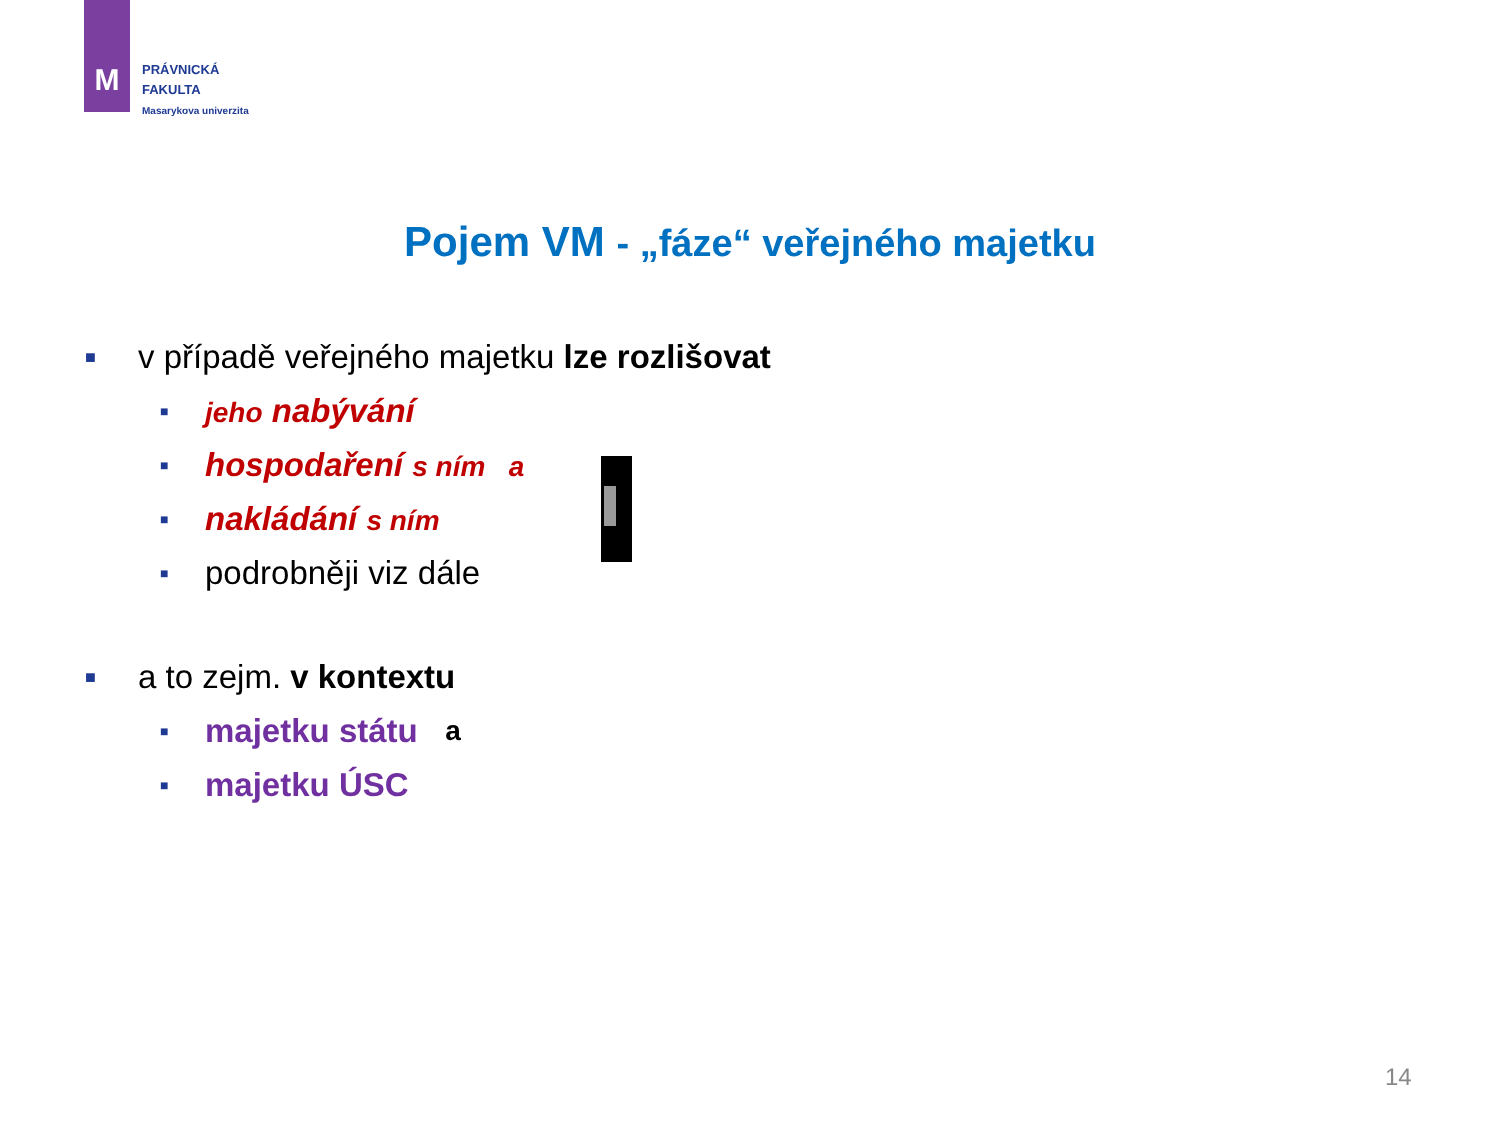M
PRÁVNICKÁ
FAKULTA
Masarykova univerzita
Pojem VM - „fáze“ veřejného majetku
■ v případě veřejného majetku lze rozlišovat
■ jeho nabývání
■ hospodaření s ním a
■ nakládání s ním
■ podrobněji viz dále
■ a to zejm. v kontextu
■ majetku státu a
■ majetku ÚSC
14